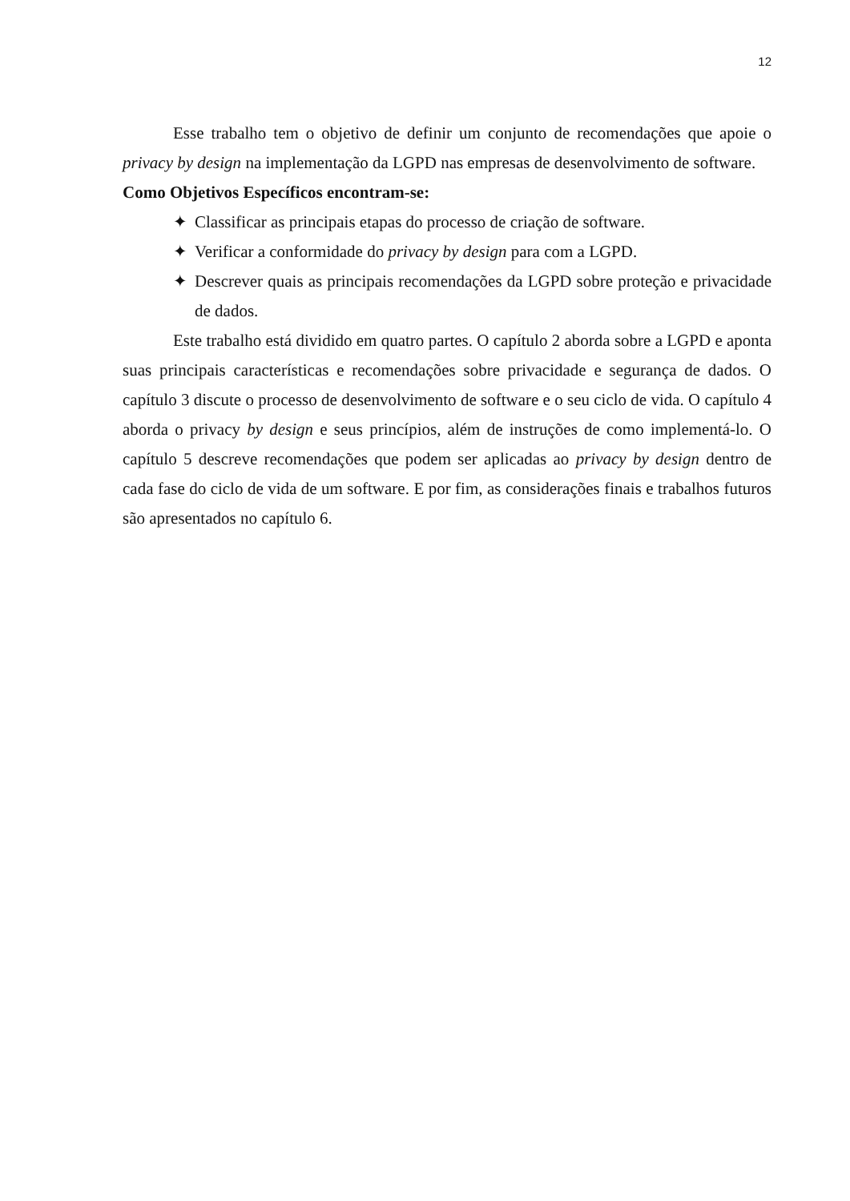12
Esse trabalho tem o objetivo de definir um conjunto de recomendações que apoie o privacy by design na implementação da LGPD nas empresas de desenvolvimento de software.
Como Objetivos Específicos encontram-se:
✦ Classificar as principais etapas do processo de criação de software.
✦ Verificar a conformidade do privacy by design para com a LGPD.
✦ Descrever quais as principais recomendações da LGPD sobre proteção e privacidade de dados.
Este trabalho está dividido em quatro partes. O capítulo 2 aborda sobre a LGPD e aponta suas principais características e recomendações sobre privacidade e segurança de dados. O capítulo 3 discute o processo de desenvolvimento de software e o seu ciclo de vida. O capítulo 4 aborda o privacy by design e seus princípios, além de instruções de como implementá-lo. O capítulo 5 descreve recomendações que podem ser aplicadas ao privacy by design dentro de cada fase do ciclo de vida de um software. E por fim, as considerações finais e trabalhos futuros são apresentados no capítulo 6.